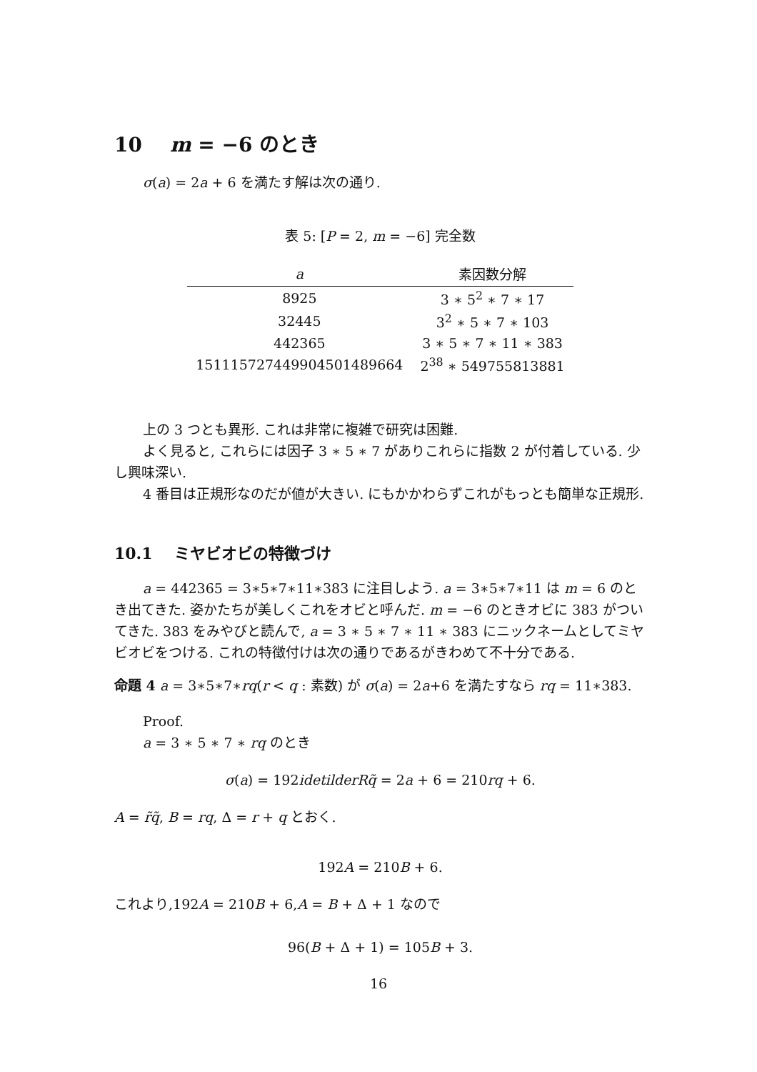10 m = −6 のとき
σ(a) = 2a + 6 を満たす解は次の通り.
表 5: [P = 2, m = −6] 完全数
| a | 素因数分解 |
| --- | --- |
| 8925 | 3 ∗ 5<sup>2</sup> ∗ 7 ∗ 17 |
| 32445 | 3<sup>2</sup> ∗ 5 ∗ 7 ∗ 103 |
| 442365 | 3 ∗ 5 ∗ 7 ∗ 11 ∗ 383 |
| 151115727449904501489664 | 2<sup>38</sup> ∗ 549755813881 |
上の 3 つとも異形. これは非常に複雑で研究は困難.
よく見ると, これらには因子 3 ∗ 5 ∗ 7 がありこれらに指数 2 が付着している. 少し興味深い.
4 番目は正規形なのだが値が大きい. にもかかわらずこれがもっとも簡単な正規形.
10.1 ミヤビオビの特徴づけ
a = 442365 = 3∗5∗7∗11∗383 に注目しよう. a = 3∗5∗7∗11 は m = 6 のとき出てきた. 姿かたちが美しくこれをオビと呼んだ. m = −6 のときオビに 383 がついてきた. 383 をみやびと読んで, a = 3 ∗ 5 ∗ 7 ∗ 11 ∗ 383 にニックネームとしてミヤビオビをつける. これの特徴付けは次の通りであるがきわめて不十分である.
命題 4 a = 3∗5∗7∗rq(r < q : 素数) が σ(a) = 2a+6 を満たすなら rq = 11∗383.
Proof.
a = 3 ∗ 5 ∗ 7 ∗ rq のとき
σ(a) = 192idetilderR q̃ = 2a + 6 = 210rq + 6.
A = r̃q̃, B = rq, Δ = r + q とおく.
192A = 210B + 6.
これより,192A = 210B + 6,A = B + Δ + 1 なので
96(B + Δ + 1) = 105B + 3.
16